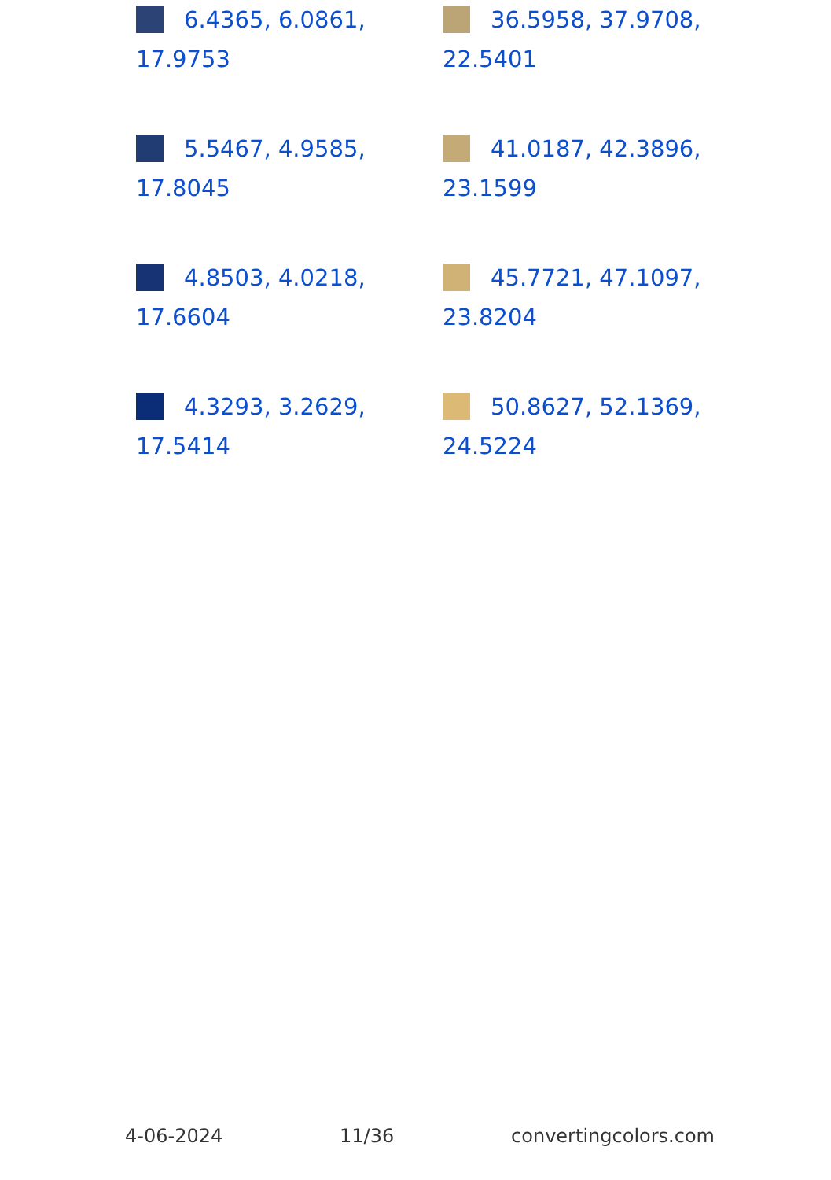6.4365, 6.0861, 17.9753
36.5958, 37.9708, 22.5401
5.5467, 4.9585, 17.8045
41.0187, 42.3896, 23.1599
4.8503, 4.0218, 17.6604
45.7721, 47.1097, 23.8204
4.3293, 3.2629, 17.5414
50.8627, 52.1369, 24.5224
4-06-2024 11/36 convertingcolors.com